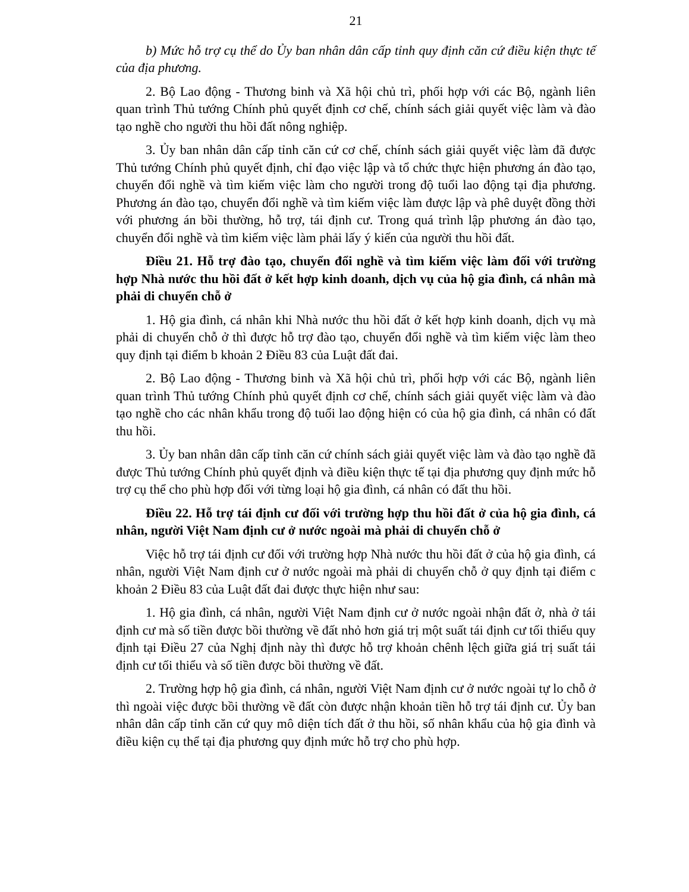21
b) Mức hỗ trợ cụ thể do Ủy ban nhân dân cấp tỉnh quy định căn cứ điều kiện thực tế của địa phương.
2. Bộ Lao động - Thương binh và Xã hội chủ trì, phối hợp với các Bộ, ngành liên quan trình Thủ tướng Chính phủ quyết định cơ chế, chính sách giải quyết việc làm và đào tạo nghề cho người thu hồi đất nông nghiệp.
3. Ủy ban nhân dân cấp tỉnh căn cứ cơ chế, chính sách giải quyết việc làm đã được Thủ tướng Chính phủ quyết định, chỉ đạo việc lập và tổ chức thực hiện phương án đào tạo, chuyển đổi nghề và tìm kiếm việc làm cho người trong độ tuổi lao động tại địa phương. Phương án đào tạo, chuyển đổi nghề và tìm kiếm việc làm được lập và phê duyệt đồng thời với phương án bồi thường, hỗ trợ, tái định cư. Trong quá trình lập phương án đào tạo, chuyển đổi nghề và tìm kiếm việc làm phải lấy ý kiến của người thu hồi đất.
Điều 21. Hỗ trợ đào tạo, chuyển đổi nghề và tìm kiếm việc làm đối với trường hợp Nhà nước thu hồi đất ở kết hợp kinh doanh, dịch vụ của hộ gia đình, cá nhân mà phải di chuyển chỗ ở
1. Hộ gia đình, cá nhân khi Nhà nước thu hồi đất ở kết hợp kinh doanh, dịch vụ mà phải di chuyển chỗ ở thì được hỗ trợ đào tạo, chuyển đổi nghề và tìm kiếm việc làm theo quy định tại điểm b khoản 2 Điều 83 của Luật đất đai.
2. Bộ Lao động - Thương binh và Xã hội chủ trì, phối hợp với các Bộ, ngành liên quan trình Thủ tướng Chính phủ quyết định cơ chế, chính sách giải quyết việc làm và đào tạo nghề cho các nhân khẩu trong độ tuổi lao động hiện có của hộ gia đình, cá nhân có đất thu hồi.
3. Ủy ban nhân dân cấp tỉnh căn cứ chính sách giải quyết việc làm và đào tạo nghề đã được Thủ tướng Chính phủ quyết định và điều kiện thực tế tại địa phương quy định mức hỗ trợ cụ thể cho phù hợp đối với từng loại hộ gia đình, cá nhân có đất thu hồi.
Điều 22. Hỗ trợ tái định cư đối với trường hợp thu hồi đất ở của hộ gia đình, cá nhân, người Việt Nam định cư ở nước ngoài mà phải di chuyển chỗ ở
Việc hỗ trợ tái định cư đối với trường hợp Nhà nước thu hồi đất ở của hộ gia đình, cá nhân, người Việt Nam định cư ở nước ngoài mà phải di chuyển chỗ ở quy định tại điểm c khoản 2 Điều 83 của Luật đất đai được thực hiện như sau:
1. Hộ gia đình, cá nhân, người Việt Nam định cư ở nước ngoài nhận đất ở, nhà ở tái định cư mà số tiền được bồi thường về đất nhỏ hơn giá trị một suất tái định cư tối thiểu quy định tại Điều 27 của Nghị định này thì được hỗ trợ khoản chênh lệch giữa giá trị suất tái định cư tối thiểu và số tiền được bồi thường về đất.
2. Trường hợp hộ gia đình, cá nhân, người Việt Nam định cư ở nước ngoài tự lo chỗ ở thì ngoài việc được bồi thường về đất còn được nhận khoản tiền hỗ trợ tái định cư. Ủy ban nhân dân cấp tỉnh căn cứ quy mô diện tích đất ở thu hồi, số nhân khẩu của hộ gia đình và điều kiện cụ thể tại địa phương quy định mức hỗ trợ cho phù hợp.